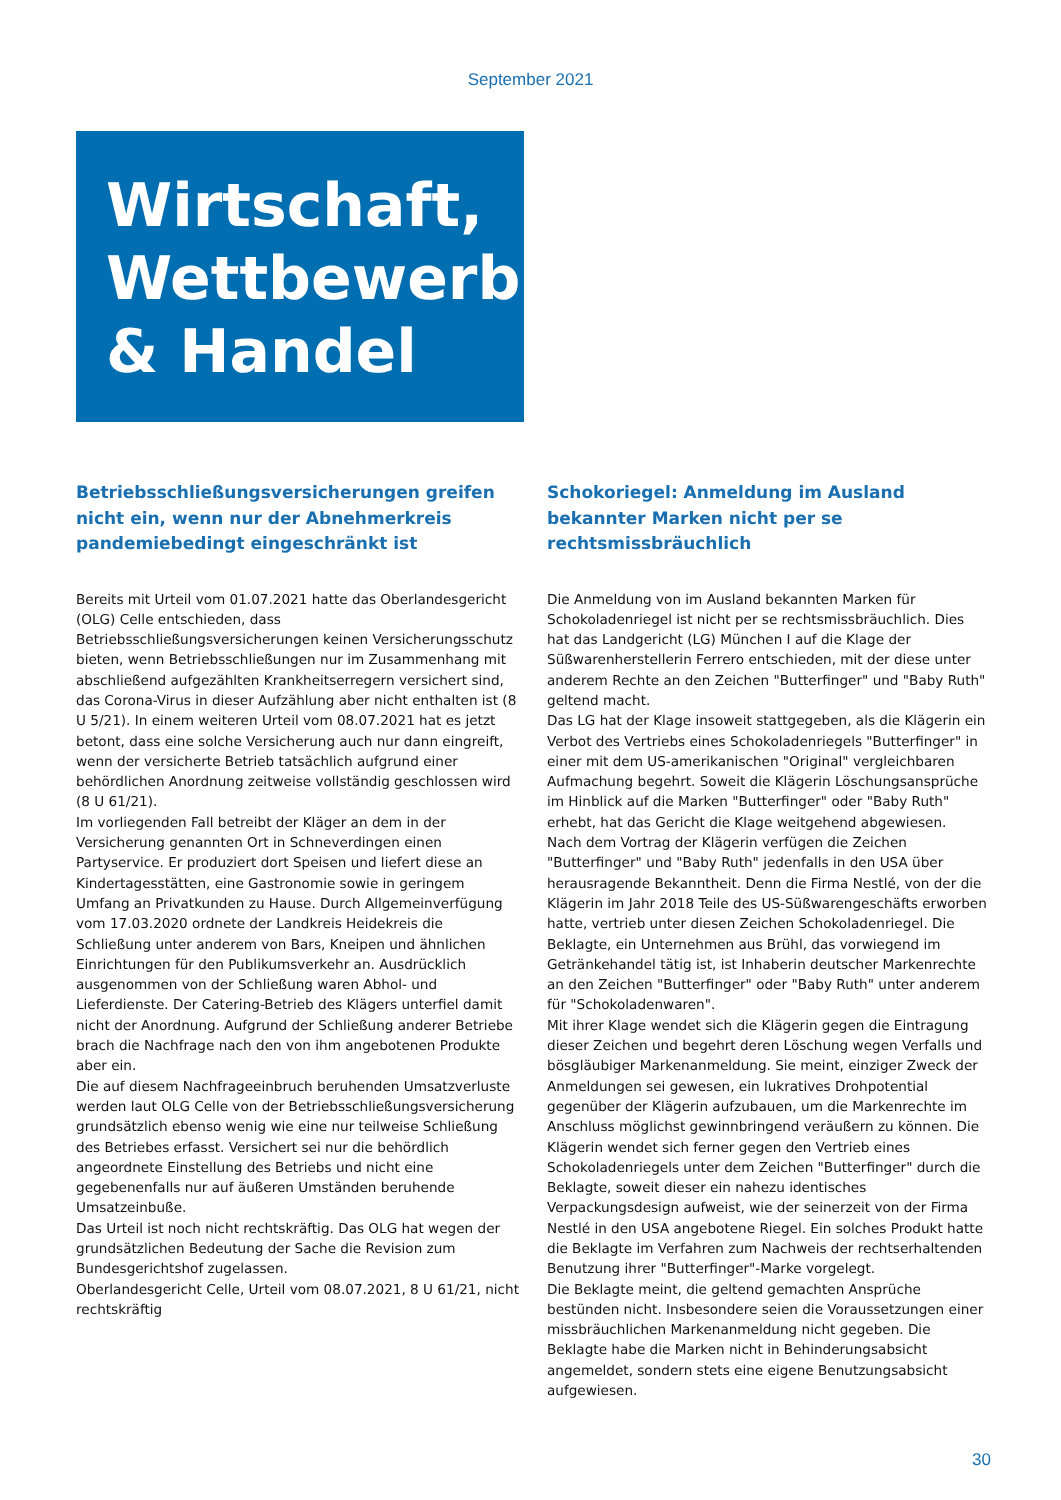September 2021
Wirtschaft,
Wettbewerb
& Handel
Betriebsschließungsversicherungen greifen nicht ein, wenn nur der Abnehmerkreis pandemiebedingt eingeschränkt ist
Bereits mit Urteil vom 01.07.2021 hatte das Oberlandesgericht (OLG) Celle entschieden, dass Betriebsschließungsversicherungen keinen Versicherungsschutz bieten, wenn Betriebsschließungen nur im Zusammenhang mit abschließend aufgezählten Krankheitserregern versichert sind, das Corona-Virus in dieser Aufzählung aber nicht enthalten ist (8 U 5/21). In einem weiteren Urteil vom 08.07.2021 hat es jetzt betont, dass eine solche Versicherung auch nur dann eingreift, wenn der versicherte Betrieb tatsächlich aufgrund einer behördlichen Anordnung zeitweise vollständig geschlossen wird (8 U 61/21).
Im vorliegenden Fall betreibt der Kläger an dem in der Versicherung genannten Ort in Schneverdingen einen Partyservice. Er produziert dort Speisen und liefert diese an Kindertagesstätten, eine Gastronomie sowie in geringem Umfang an Privatkunden zu Hause. Durch Allgemeinverfügung vom 17.03.2020 ordnete der Landkreis Heidekreis die Schließung unter anderem von Bars, Kneipen und ähnlichen Einrichtungen für den Publikumsverkehr an. Ausdrücklich ausgenommen von der Schließung waren Abhol- und Lieferdienste. Der Catering-Betrieb des Klägers unterfiel damit nicht der Anordnung. Aufgrund der Schließung anderer Betriebe brach die Nachfrage nach den von ihm angebotenen Produkte aber ein.
Die auf diesem Nachfrageeinbruch beruhenden Umsatzverluste werden laut OLG Celle von der Betriebsschließungsversicherung grundsätzlich ebenso wenig wie eine nur teilweise Schließung des Betriebes erfasst. Versichert sei nur die behördlich angeordnete Einstellung des Betriebs und nicht eine gegebenenfalls nur auf äußeren Umständen beruhende Umsatzeinbuße.
Das Urteil ist noch nicht rechtskräftig. Das OLG hat wegen der grundsätzlichen Bedeutung der Sache die Revision zum Bundesgerichtshof zugelassen.
Oberlandesgericht Celle, Urteil vom 08.07.2021, 8 U 61/21, nicht rechtskräftig
Schokoriegel: Anmeldung im Ausland bekannter Marken nicht per se rechtsmissbräuchlich
Die Anmeldung von im Ausland bekannten Marken für Schokoladenriegel ist nicht per se rechtsmissbräuchlich. Dies hat das Landgericht (LG) München I auf die Klage der Süßwarenherstellerin Ferrero entschieden, mit der diese unter anderem Rechte an den Zeichen "Butterfinger" und "Baby Ruth" geltend macht.
Das LG hat der Klage insoweit stattgegeben, als die Klägerin ein Verbot des Vertriebs eines Schokoladenriegels "Butterfinger" in einer mit dem US-amerikanischen "Original" vergleichbaren Aufmachung begehrt. Soweit die Klägerin Löschungsansprüche im Hinblick auf die Marken "Butterfinger" oder "Baby Ruth" erhebt, hat das Gericht die Klage weitgehend abgewiesen.
Nach dem Vortrag der Klägerin verfügen die Zeichen "Butterfinger" und "Baby Ruth" jedenfalls in den USA über herausragende Bekanntheit. Denn die Firma Nestlé, von der die Klägerin im Jahr 2018 Teile des US-Süßwarengeschäfts erworben hatte, vertrieb unter diesen Zeichen Schokoladenriegel. Die Beklagte, ein Unternehmen aus Brühl, das vorwiegend im Getränkehandel tätig ist, ist Inhaberin deutscher Markenrechte an den Zeichen "Butterfinger" oder "Baby Ruth" unter anderem für "Schokoladenwaren".
Mit ihrer Klage wendet sich die Klägerin gegen die Eintragung dieser Zeichen und begehrt deren Löschung wegen Verfalls und bösgläubiger Markenanmeldung. Sie meint, einziger Zweck der Anmeldungen sei gewesen, ein lukratives Drohpotential gegenüber der Klägerin aufzubauen, um die Markenrechte im Anschluss möglichst gewinnbringend veräußern zu können. Die Klägerin wendet sich ferner gegen den Vertrieb eines Schokoladenriegels unter dem Zeichen "Butterfinger" durch die Beklagte, soweit dieser ein nahezu identisches Verpackungsdesign aufweist, wie der seinerzeit von der Firma Nestlé in den USA angebotene Riegel. Ein solches Produkt hatte die Beklagte im Verfahren zum Nachweis der rechtserhaltenden Benutzung ihrer "Butterfinger"-Marke vorgelegt.
Die Beklagte meint, die geltend gemachten Ansprüche bestünden nicht. Insbesondere seien die Voraussetzungen einer missbräuchlichen Markenanmeldung nicht gegeben. Die Beklagte habe die Marken nicht in Behinderungsabsicht angemeldet, sondern stets eine eigene Benutzungsabsicht aufgewiesen.
30